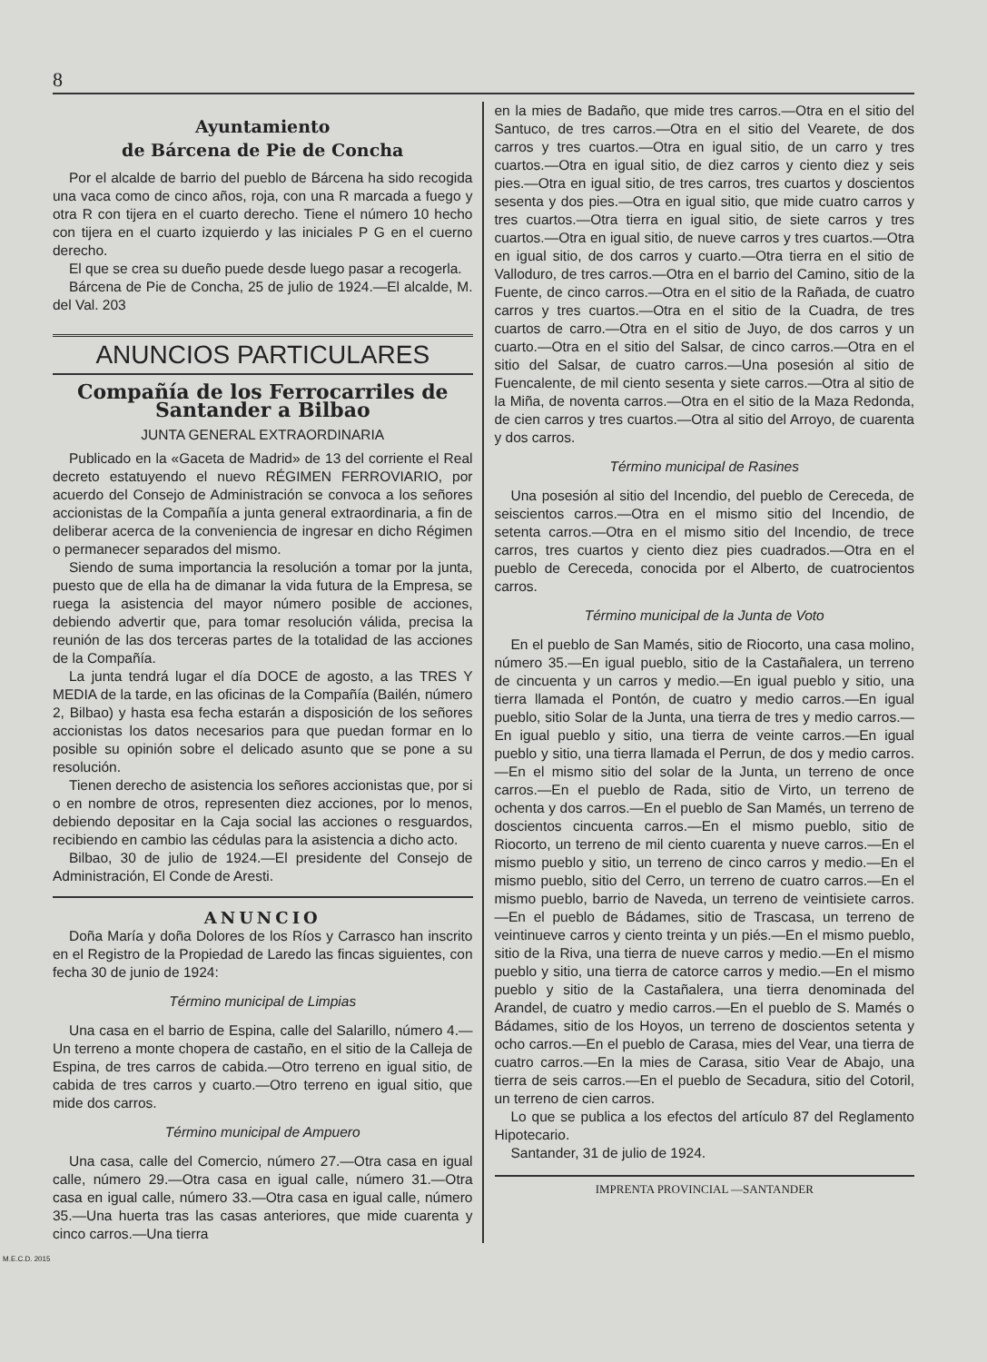8
Ayuntamiento
de Bárcena de Pie de Concha
Por el alcalde de barrio del pueblo de Bárcena ha sido recogida una vaca como de cinco años, roja, con una R marcada a fuego y otra R con tijera en el cuarto derecho. Tiene el número 10 hecho con tijera en el cuarto izquierdo y las iniciales P G en el cuerno derecho.
El que se crea su dueño puede desde luego pasar a recogerla.
Bárcena de Pie de Concha, 25 de julio de 1924.—El alcalde, M. del Val. 203
ANUNCIOS PARTICULARES
Compañía de los Ferrocarriles de Santander a Bilbao
JUNTA GENERAL EXTRAORDINARIA
Publicado en la «Gaceta de Madrid» de 13 del corriente el Real decreto estatuyendo el nuevo RÉGIMEN FERROVIARIO, por acuerdo del Consejo de Administración se convoca a los señores accionistas de la Compañía a junta general extraordinaria, a fin de deliberar acerca de la conveniencia de ingresar en dicho Régimen o permanecer separados del mismo.
Siendo de suma importancia la resolución a tomar por la junta, puesto que de ella ha de dimanar la vida futura de la Empresa, se ruega la asistencia del mayor número posible de acciones, debiendo advertir que, para tomar resolución válida, precisa la reunión de las dos terceras partes de la totalidad de las acciones de la Compañía.
La junta tendrá lugar el día DOCE de agosto, a las TRES Y MEDIA de la tarde, en las oficinas de la Compañía (Bailén, número 2, Bilbao) y hasta esa fecha estarán a disposición de los señores accionistas los datos necesarios para que puedan formar en lo posible su opinión sobre el delicado asunto que se pone a su resolución.
Tienen derecho de asistencia los señores accionistas que, por si o en nombre de otros, representen diez acciones, por lo menos, debiendo depositar en la Caja social las acciones o resguardos, recibiendo en cambio las cédulas para la asistencia a dicho acto.
Bilbao, 30 de julio de 1924.—El presidente del Consejo de Administración, El Conde de Aresti.
ANUNCIO
Doña María y doña Dolores de los Ríos y Carrasco han inscrito en el Registro de la Propiedad de Laredo las fincas siguientes, con fecha 30 de junio de 1924:
Término municipal de Limpias
Una casa en el barrio de Espina, calle del Salarillo, número 4.—Un terreno a monte chopera de castaño, en el sitio de la Calleja de Espina, de tres carros de cabida.—Otro terreno en igual sitio, de cabida de tres carros y cuarto.—Otro terreno en igual sitio, que mide dos carros.
Término municipal de Ampuero
Una casa, calle del Comercio, número 27.—Otra casa en igual calle, número 29.—Otra casa en igual calle, número 31.—Otra casa en igual calle, número 33.—Otra casa en igual calle, número 35.—Una huerta tras las casas anteriores, que mide cuarenta y cinco carros.—Una tierra
en la mies de Badaño, que mide tres carros.—Otra en el sitio del Santuco, de tres carros.—Otra en el sitio del Vearete, de dos carros y tres cuartos.—Otra en igual sitio, de un carro y tres cuartos.—Otra en igual sitio, de diez carros y ciento diez y seis pies.—Otra en igual sitio, de tres carros, tres cuartos y doscientos sesenta y dos pies.—Otra en igual sitio, que mide cuatro carros y tres cuartos.—Otra tierra en igual sitio, de siete carros y tres cuartos.—Otra en igual sitio, de nueve carros y tres cuartos.—Otra en igual sitio, de dos carros y cuarto.—Otra tierra en el sitio de Valloduro, de tres carros.—Otra en el barrio del Camino, sitio de la Fuente, de cinco carros.—Otra en el sitio de la Rañada, de cuatro carros y tres cuartos.—Otra en el sitio de la Cuadra, de tres cuartos de carro.—Otra en el sitio de Juyo, de dos carros y un cuarto.—Otra en el sitio del Salsar, de cinco carros.—Otra en el sitio del Salsar, de cuatro carros.—Una posesión al sitio de Fuencalente, de mil ciento sesenta y siete carros.—Otra al sitio de la Miña, de noventa carros.—Otra en el sitio de la Maza Redonda, de cien carros y tres cuartos.—Otra al sitio del Arroyo, de cuarenta y dos carros.
Término municipal de Rasines
Una posesión al sitio del Incendio, del pueblo de Cereceda, de seiscientos carros.—Otra en el mismo sitio del Incendio, de setenta carros.—Otra en el mismo sitio del Incendio, de trece carros, tres cuartos y ciento diez pies cuadrados.—Otra en el pueblo de Cereceda, conocida por el Alberto, de cuatrocientos carros.
Término municipal de la Junta de Voto
En el pueblo de San Mamés, sitio de Riocorto, una casa molino, número 35.—En igual pueblo, sitio de la Castañalera, un terreno de cincuenta y un carros y medio.—En igual pueblo y sitio, una tierra llamada el Pontón, de cuatro y medio carros.—En igual pueblo, sitio Solar de la Junta, una tierra de tres y medio carros.—En igual pueblo y sitio, una tierra de veinte carros.—En igual pueblo y sitio, una tierra llamada el Perrun, de dos y medio carros.—En el mismo sitio del solar de la Junta, un terreno de once carros.—En el pueblo de Rada, sitio de Virto, un terreno de ochenta y dos carros.—En el pueblo de San Mamés, un terreno de doscientos cincuenta carros.—En el mismo pueblo, sitio de Riocorto, un terreno de mil ciento cuarenta y nueve carros.—En el mismo pueblo y sitio, un terreno de cinco carros y medio.—En el mismo pueblo, sitio del Cerro, un terreno de cuatro carros.—En el mismo pueblo, barrio de Naveda, un terreno de veintisiete carros.—En el pueblo de Bádames, sitio de Trascasa, un terreno de veintinueve carros y ciento treinta y un piés.—En el mismo pueblo, sitio de la Riva, una tierra de nueve carros y medio.—En el mismo pueblo y sitio, una tierra de catorce carros y medio.—En el mismo pueblo y sitio de la Castañalera, una tierra denominada del Arandel, de cuatro y medio carros.—En el pueblo de S. Mamés o Bádames, sitio de los Hoyos, un terreno de doscientos setenta y ocho carros.—En el pueblo de Carasa, mies del Vear, una tierra de cuatro carros.—En la mies de Carasa, sitio Vear de Abajo, una tierra de seis carros.—En el pueblo de Secadura, sitio del Cotoril, un terreno de cien carros.
Lo que se publica a los efectos del artículo 87 del Reglamento Hipotecario.
Santander, 31 de julio de 1924.
IMPRENTA PROVINCIAL —SANTANDER
M.E.C.D. 2015